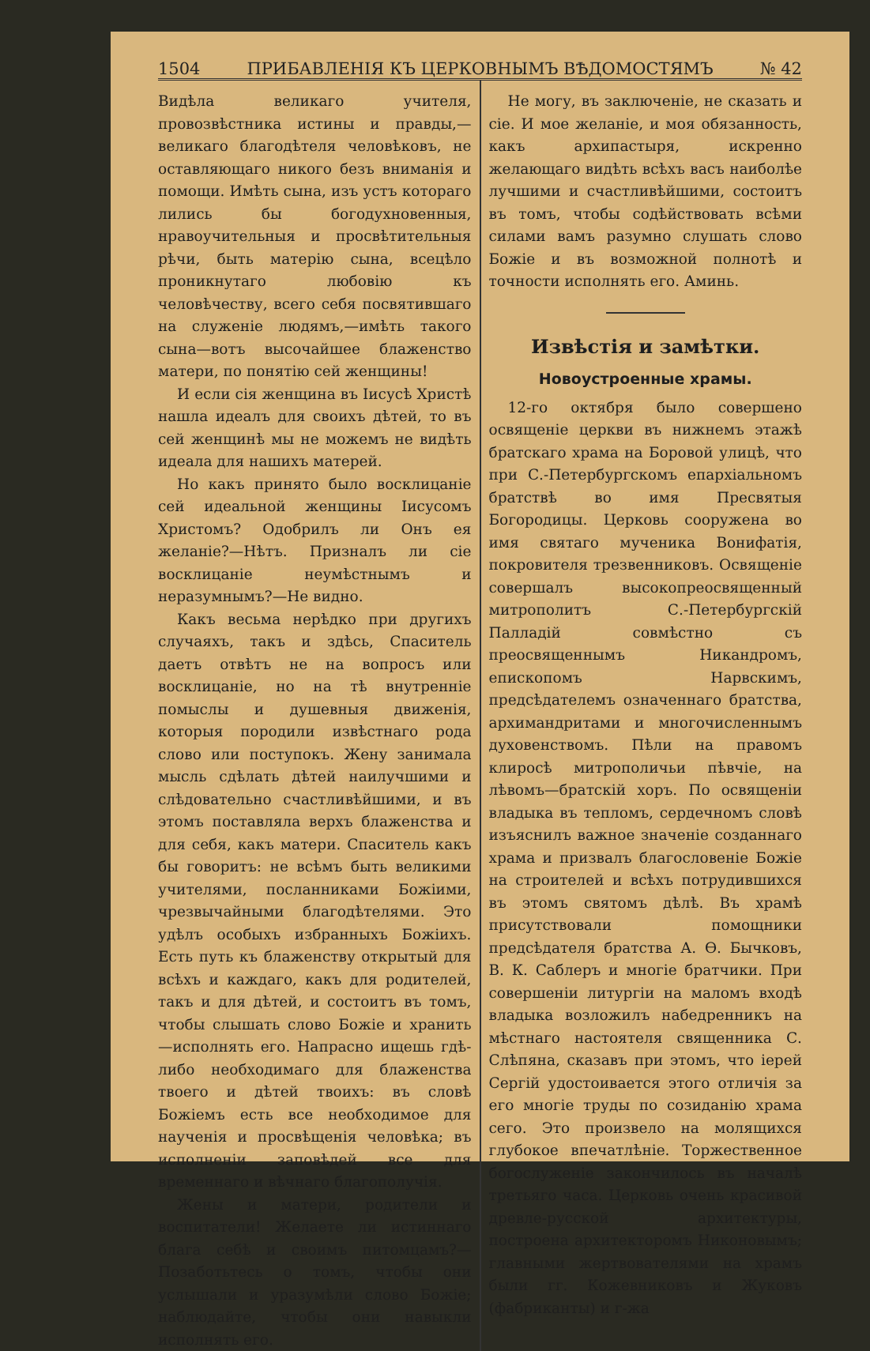1504 ПРИБАВЛЕНІЯ КЪ ЦЕРКОВНЫМЪ ВѢДОМОСТЯМЪ № 42
Видѣла великаго учителя, провозвѣстника истины и правды,—великаго благодѣтеля человѣковъ, не оставляющаго никого безъ вниманія и помощи. Имѣть сына, изъ устъ котораго лились бы богодухновенныя, нравоучительныя и просвѣтительныя рѣчи, быть матерію сына, всецѣло проникнутаго любовію къ человѣчеству, всего себя посвятившаго на служеніе людямъ,—имѣть такого сына—вотъ высочайшее блаженство матери, по понятію сей женщины!
И если сія женщина въ Іисусѣ Христѣ нашла идеалъ для своихъ дѣтей, то въ сей женщинѣ мы не можемъ не видѣть идеала для нашихъ матерей.
Но какъ принято было восклицаніе сей идеальной женщины Іисусомъ Христомъ? Одобрилъ ли Онъ ея желаніе?—Нѣтъ. Призналъ ли сіе восклицаніе неумѣстнымъ и неразумнымъ?—Не видно.
Какъ весьма нерѣдко при другихъ случаяхъ, такъ и здѣсь, Спаситель даетъ отвѣтъ не на вопросъ или восклицаніе, но на тѣ внутренніе помыслы и душевныя движенія, которыя породили извѣстнаго рода слово или поступокъ. Жену занимала мысль сдѣлать дѣтей наилучшими и слѣдовательно счастливѣйшими, и въ этомъ поставляла верхъ блаженства и для себя, какъ матери. Спаситель какъ бы говоритъ: не всѣмъ быть великими учителями, посланниками Божіими, чрезвычайными благодѣтелями. Это удѣлъ особыхъ избранныхъ Божіихъ. Есть путь къ блаженству открытый для всѣхъ и каждаго, какъ для родителей, такъ и для дѣтей, и состоитъ въ томъ, чтобы слышать слово Божіе и хранить—исполнять его. Напрасно ищешь гдѣ-либо необходимаго для блаженства твоего и дѣтей твоихъ: въ словѣ Божіемъ есть все необходимое для наученія и просвѣщенія человѣка; въ исполненіи заповѣдей все для временнаго и вѣчнаго благополучія.
Жены и матери, родители и воспитатели! Желаете ли истиннаго блага себѣ и своимъ питомцамъ?—Позаботьтесь о томъ, чтобы они услышали и уразумѣли слово Божіе; наблюдайте, чтобы они навыкли исполнять его.
Не могу, въ заключеніе, не сказать и сіе. И мое желаніе, и моя обязанность, какъ архипастыря, искренно желающаго видѣть всѣхъ васъ наиболѣе лучшими и счастливѣйшими, состоитъ въ томъ, чтобы содѣйствовать всѣми силами вамъ разумно слушать слово Божіе и въ возможной полнотѣ и точности исполнять его. Аминь.
Извѣстія и замѣтки.
Новоустроенные храмы.
12-го октября было совершено освященіе церкви въ нижнемъ этажѣ братскаго храма на Боровой улицѣ, что при С.-Петербургскомъ епархіальномъ братствѣ во имя Пресвятыя Богородицы. Церковь сооружена во имя святаго мученика Вонифатія, покровителя трезвенниковъ. Освященіе совершалъ высокопреосвященный митрополитъ С.-Петербургскій Палладій совмѣстно съ преосвященнымъ Никандромъ, епископомъ Нарвскимъ, предсѣдателемъ означеннаго братства, архимандритами и многочисленнымъ духовенствомъ. Пѣли на правомъ клиросѣ митрополичьи пѣвчіе, на лѣвомъ—братскій хоръ. По освященіи владыка въ тепломъ, сердечномъ словѣ изъяснилъ важное значеніе созданнаго храма и призвалъ благословеніе Божіе на строителей и всѣхъ потрудившихся въ этомъ святомъ дѣлѣ. Въ храмѣ присутствовали помощники предсѣдателя братства А. Ѳ. Бычковъ, В. К. Саблеръ и многіе братчики. При совершеніи литургіи на маломъ входѣ владыка возложилъ набедренникъ на мѣстнаго настоятеля священника С. Слѣпяна, сказавъ при этомъ, что іерей Сергій удостоивается этого отличія за его многіе труды по созиданію храма сего. Это произвело на молящихся глубокое впечатлѣніе. Торжественное богослуженіе закончилось въ началѣ третьяго часа. Церковь очень красивой древле-русской архитектуры, построена архитекторомъ Никоновымъ; главными жертвователями на храмъ были гг. Кожевниковъ и Жуковъ (фабриканты) и г-жа